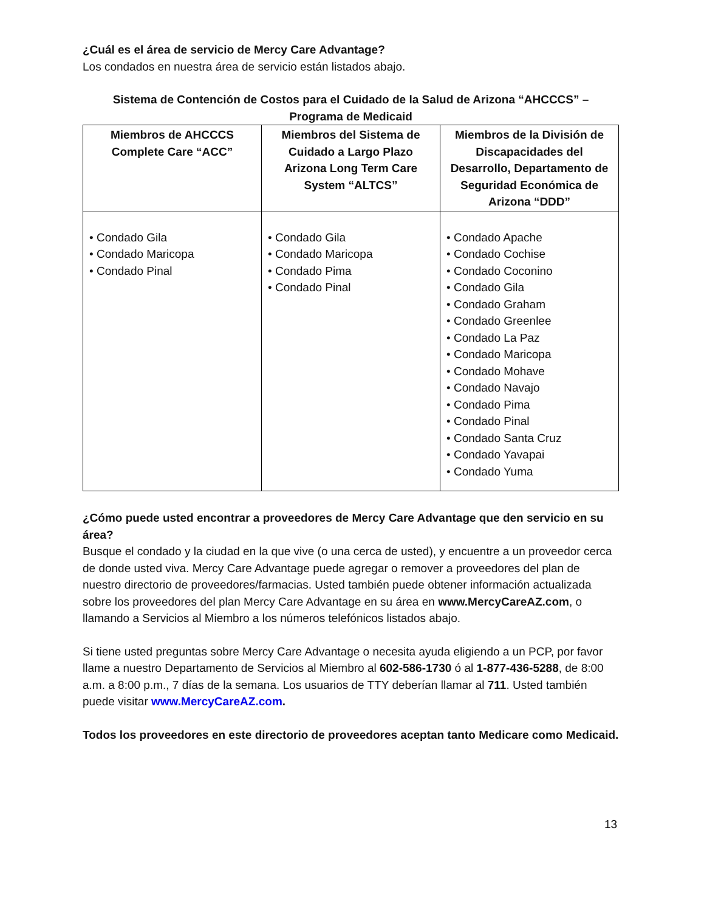¿Cuál es el área de servicio de Mercy Care Advantage?
Los condados en nuestra área de servicio están listados abajo.
Sistema de Contención de Costos para el Cuidado de la Salud de Arizona “AHCCCS” –
Programa de Medicaid
| Miembros de AHCCCS Complete Care “ACC” | Miembros del Sistema de Cuidado a Largo Plazo Arizona Long Term Care System “ALTCS” | Miembros de la División de Discapacidades del Desarrollo, Departamento de Seguridad Económica de Arizona “DDD” |
| --- | --- | --- |
| • Condado Gila • Condado Maricopa • Condado Pinal | • Condado Gila • Condado Maricopa • Condado Pima • Condado Pinal | • Condado Apache • Condado Cochise • Condado Coconino • Condado Gila • Condado Graham • Condado Greenlee • Condado La Paz • Condado Maricopa • Condado Mohave • Condado Navajo • Condado Pima • Condado Pinal • Condado Santa Cruz • Condado Yavapai • Condado Yuma |
¿Cómo puede usted encontrar a proveedores de Mercy Care Advantage que den servicio en su área?
Busque el condado y la ciudad en la que vive (o una cerca de usted), y encuentre a un proveedor cerca de donde usted viva. Mercy Care Advantage puede agregar o remover a proveedores del plan de nuestro directorio de proveedores/farmacias. Usted también puede obtener información actualizada sobre los proveedores del plan Mercy Care Advantage en su área en www.MercyCareAZ.com, o llamando a Servicios al Miembro a los números telefónicos listados abajo.
Si tiene usted preguntas sobre Mercy Care Advantage o necesita ayuda eligiendo a un PCP, por favor llame a nuestro Departamento de Servicios al Miembro al 602-586-1730 ó al 1-877-436-5288, de 8:00 a.m. a 8:00 p.m., 7 días de la semana. Los usuarios de TTY deberían llamar al 711. Usted también puede visitar www.MercyCareAZ.com.
Todos los proveedores en este directorio de proveedores aceptan tanto Medicare como Medicaid.
13